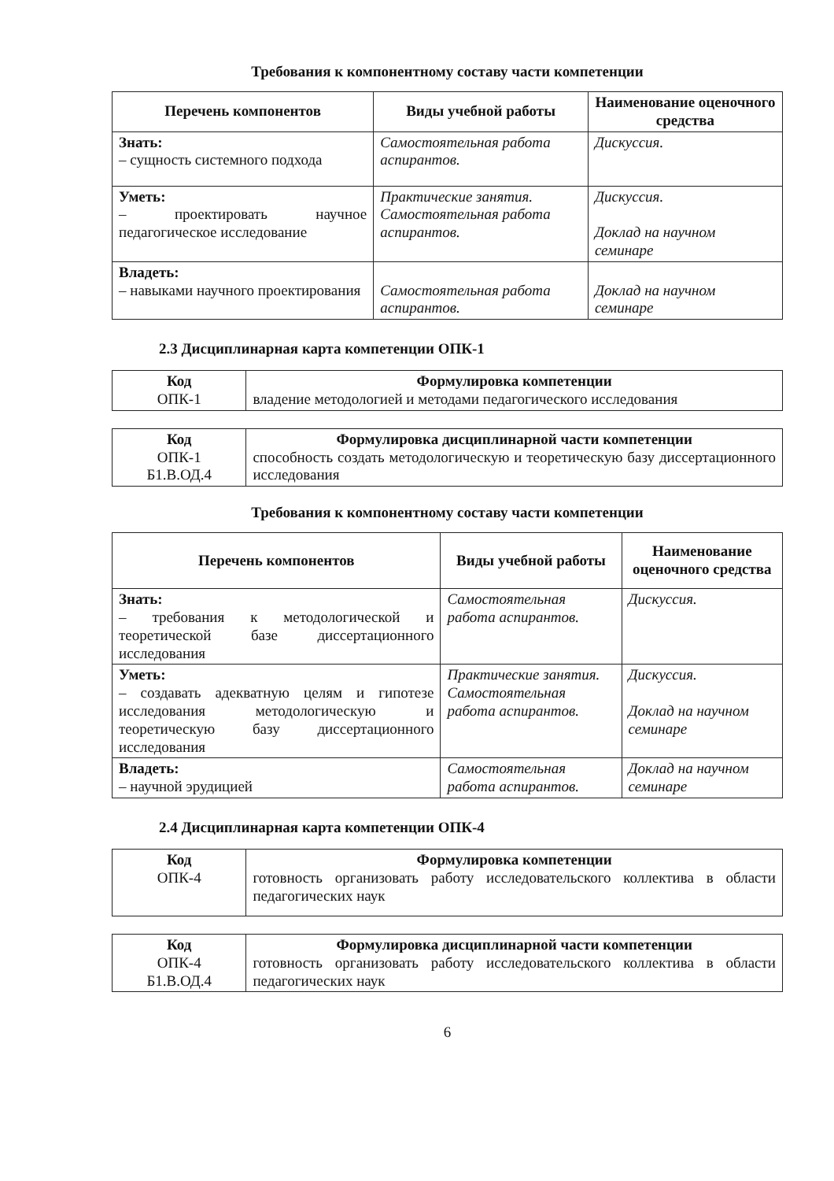Требования к компонентному составу части компетенции
| Перечень компонентов | Виды учебной работы | Наименование оценочного средства |
| --- | --- | --- |
| Знать: – сущность системного подхода | Самостоятельная работа аспирантов. | Дискуссия. |
| Уметь: – проектировать научное педагогическое исследование | Практические занятия. Самостоятельная работа аспирантов. | Дискуссия. Доклад на научном семинаре |
| Владеть: – навыками научного проектирования | Самостоятельная работа аспирантов. | Доклад на научном семинаре |
2.3 Дисциплинарная карта компетенции ОПК-1
| Код ОПК-1 | Формулировка компетенции владение методологией и методами педагогического исследования |
| Код ОПК-1 Б1.В.ОД.4 | Формулировка дисциплинарной части компетенции способность создать методологическую и теоретическую базу диссертационного исследования |
Требования к компонентному составу части компетенции
| Перечень компонентов | Виды учебной работы | Наименование оценочного средства |
| --- | --- | --- |
| Знать: – требования к методологической и теоретической базе диссертационного исследования | Самостоятельная работа аспирантов. | Дискуссия. |
| Уметь: – создавать адекватную целям и гипотезе исследования методологическую и теоретическую базу диссертационного исследования | Практические занятия. Самостоятельная работа аспирантов. | Дискуссия. Доклад на научном семинаре |
| Владеть: – научной эрудицией | Самостоятельная работа аспирантов. | Доклад на научном семинаре |
2.4 Дисциплинарная карта компетенции ОПК-4
| Код ОПК-4 | Формулировка компетенции готовность организовать работу исследовательского коллектива в области педагогических наук |
| Код ОПК-4 Б1.В.ОД.4 | Формулировка дисциплинарной части компетенции готовность организовать работу исследовательского коллектива в области педагогических наук |
6